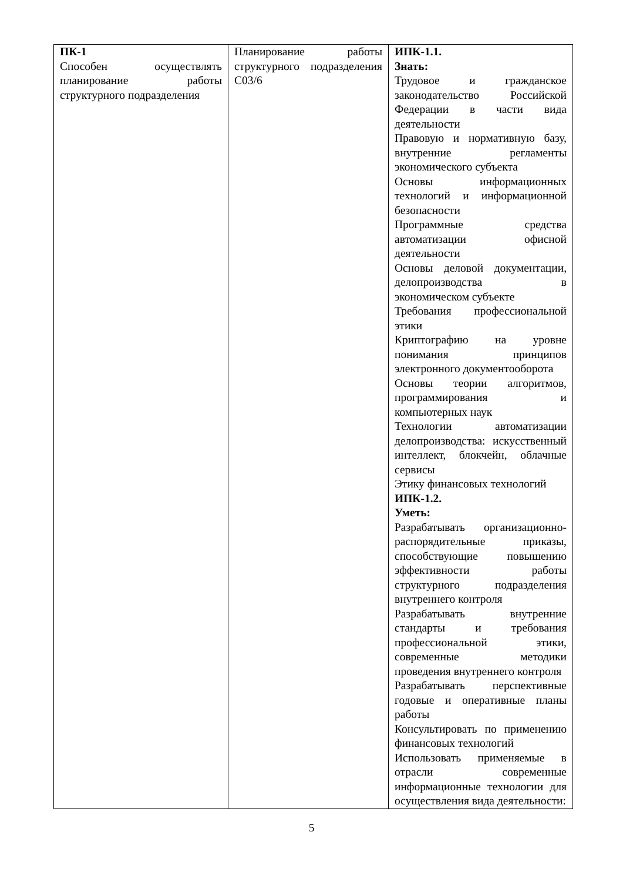| ПК-1 Способен осуществлять планирование работы структурного подразделения | Планирование работы структурного подразделения С03/6 | ИПК-1.1. Знать: Трудовое и гражданское законодательство Российской Федерации в части вида деятельности Правовую и нормативную базу, внутренние регламенты экономического субъекта Основы информационных технологий и информационной безопасности Программные средства автоматизации офисной деятельности Основы деловой документации, делопроизводства в экономическом субъекте Требования профессиональной этики Криптографию на уровне понимания принципов электронного документооборота Основы теории алгоритмов, программирования и компьютерных наук Технологии автоматизации делопроизводства: искусственный интеллект, блокчейн, облачные сервисы Этику финансовых технологий ИПК-1.2. Уметь: Разрабатывать организационно-распорядительные приказы, способствующие повышению эффективности работы структурного подразделения внутреннего контроля Разрабатывать внутренние стандарты и требования профессиональной этики, современные методики проведения внутреннего контроля Разрабатывать перспективные годовые и оперативные планы работы Консультировать по применению финансовых технологий Использовать применяемые в отрасли современные информационные технологии для осуществления вида деятельности: |
5